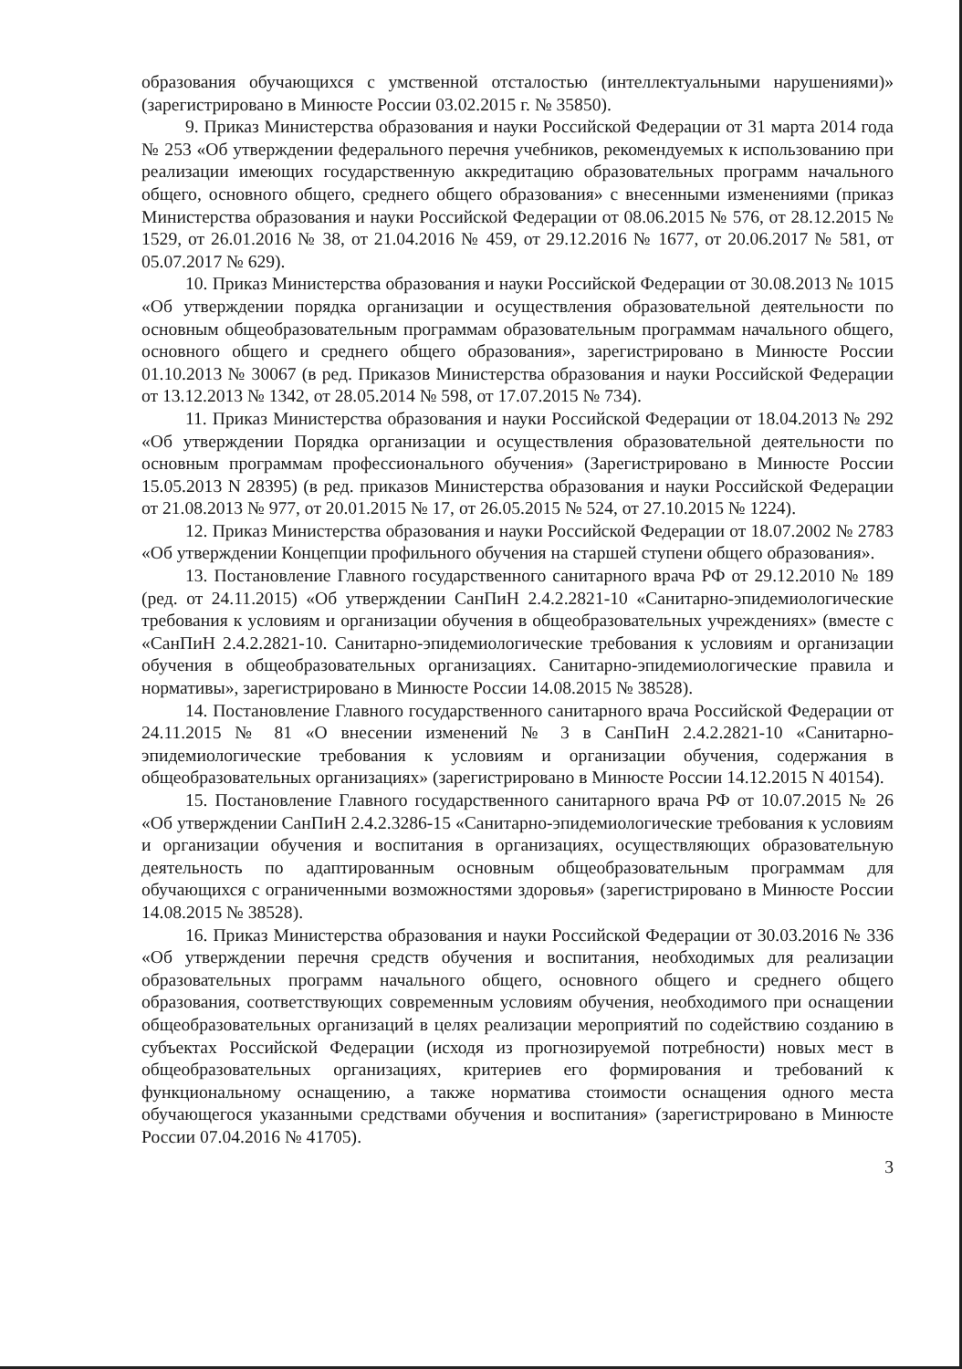образования обучающихся с умственной отсталостью (интеллектуальными нарушениями)» (зарегистрировано в Минюсте России 03.02.2015 г. № 35850).
9. Приказ Министерства образования и науки Российской Федерации от 31 марта 2014 года № 253 «Об утверждении федерального перечня учебников, рекомендуемых к использованию при реализации имеющих государственную аккредитацию образовательных программ начального общего, основного общего, среднего общего образования» с внесенными изменениями (приказ Министерства образования и науки Российской Федерации от 08.06.2015 № 576, от 28.12.2015 № 1529, от 26.01.2016 № 38, от 21.04.2016 № 459, от 29.12.2016 № 1677, от 20.06.2017 № 581, от 05.07.2017 № 629).
10. Приказ Министерства образования и науки Российской Федерации от 30.08.2013 № 1015 «Об утверждении порядка организации и осуществления образовательной деятельности по основным общеобразовательным программам образовательным программам начального общего, основного общего и среднего общего образования», зарегистрировано в Минюсте России 01.10.2013 № 30067 (в ред. Приказов Министерства образования и науки Российской Федерации от 13.12.2013 № 1342, от 28.05.2014 № 598, от 17.07.2015 № 734).
11. Приказ Министерства образования и науки Российской Федерации от 18.04.2013 № 292 «Об утверждении Порядка организации и осуществления образовательной деятельности по основным программам профессионального обучения» (Зарегистрировано в Минюсте России 15.05.2013 N 28395) (в ред. приказов Министерства образования и науки Российской Федерации от 21.08.2013 № 977, от 20.01.2015 № 17, от 26.05.2015 № 524, от 27.10.2015 № 1224).
12. Приказ Министерства образования и науки Российской Федерации от 18.07.2002 № 2783 «Об утверждении Концепции профильного обучения на старшей ступени общего образования».
13. Постановление Главного государственного санитарного врача РФ от 29.12.2010 № 189 (ред. от 24.11.2015) «Об утверждении СанПиН 2.4.2.2821-10 «Санитарно-эпидемиологические требования к условиям и организации обучения в общеобразовательных учреждениях» (вместе с «СанПиН 2.4.2.2821-10. Санитарно-эпидемиологические требования к условиям и организации обучения в общеобразовательных организациях. Санитарно-эпидемиологические правила и нормативы», зарегистрировано в Минюсте России 14.08.2015 № 38528).
14. Постановление Главного государственного санитарного врача Российской Федерации от 24.11.2015 № 81 «О внесении изменений № 3 в СанПиН 2.4.2.2821-10 «Санитарно-эпидемиологические требования к условиям и организации обучения, содержания в общеобразовательных организациях» (зарегистрировано в Минюсте России 14.12.2015 N 40154).
15. Постановление Главного государственного санитарного врача РФ от 10.07.2015 № 26 «Об утверждении СанПиН 2.4.2.3286-15 «Санитарно-эпидемиологические требования к условиям и организации обучения и воспитания в организациях, осуществляющих образовательную деятельность по адаптированным основным общеобразовательным программам для обучающихся с ограниченными возможностями здоровья» (зарегистрировано в Минюсте России 14.08.2015 № 38528).
16. Приказ Министерства образования и науки Российской Федерации от 30.03.2016 № 336 «Об утверждении перечня средств обучения и воспитания, необходимых для реализации образовательных программ начального общего, основного общего и среднего общего образования, соответствующих современным условиям обучения, необходимого при оснащении общеобразовательных организаций в целях реализации мероприятий по содействию созданию в субъектах Российской Федерации (исходя из прогнозируемой потребности) новых мест в общеобразовательных организациях, критериев его формирования и требований к функциональному оснащению, а также норматива стоимости оснащения одного места обучающегося указанными средствами обучения и воспитания» (зарегистрировано в Минюсте России 07.04.2016 № 41705).
3